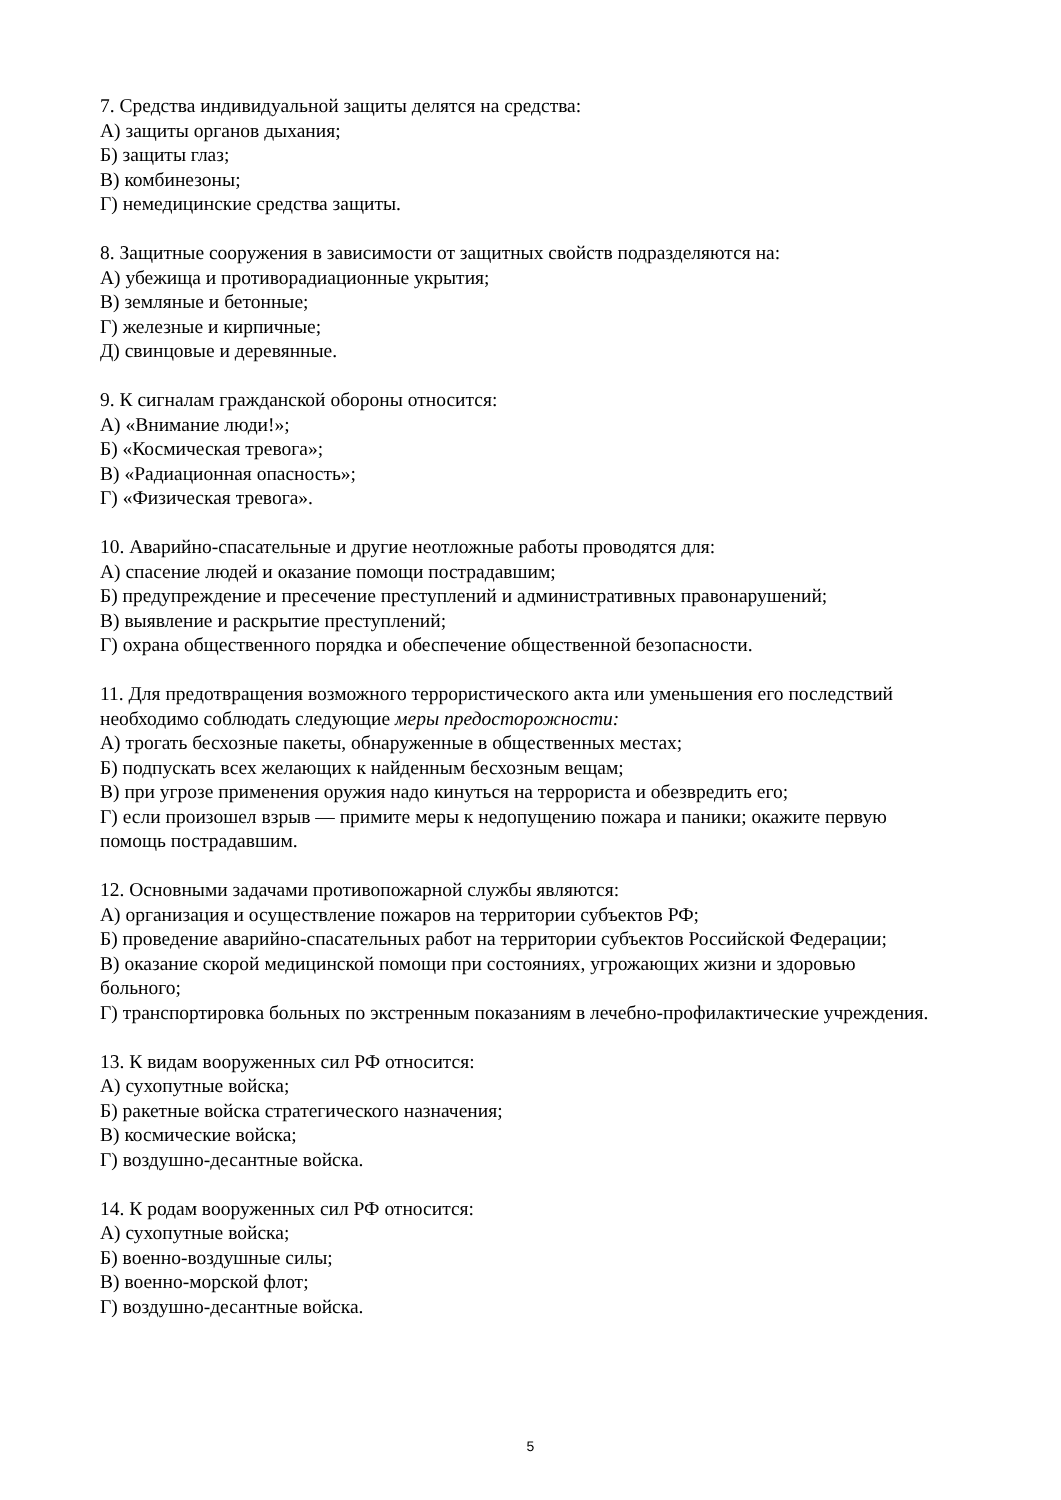7. Средства индивидуальной защиты делятся на средства:
А) защиты органов дыхания;
Б) защиты глаз;
В) комбинезоны;
Г) немедицинские средства защиты.
8. Защитные сооружения в зависимости от защитных свойств подразделяются на:
А) убежища и противорадиационные укрытия;
В) земляные и бетонные;
Г) железные и кирпичные;
Д) свинцовые и деревянные.
9. К сигналам гражданской обороны относится:
А) «Внимание люди!»;
Б) «Космическая тревога»;
В) «Радиационная опасность»;
Г) «Физическая тревога».
10. Аварийно-спасательные и другие неотложные работы проводятся для:
А) спасение людей и оказание помощи пострадавшим;
Б) предупреждение и пресечение преступлений и административных правонарушений;
В) выявление и раскрытие преступлений;
Г) охрана общественного порядка и обеспечение общественной безопасности.
11. Для предотвращения возможного террористического акта или уменьшения его последствий необходимо соблюдать следующие меры предосторожности:
А) трогать бесхозные пакеты, обнаруженные в общественных местах;
Б) подпускать всех желающих к найденным бесхозным вещам;
В) при угрозе применения оружия надо кинуться на террориста и обезвредить его;
Г) если произошел взрыв — примите меры к недопущению пожара и паники; окажите первую помощь пострадавшим.
12. Основными задачами противопожарной службы являются:
А) организация и осуществление пожаров на территории субъектов РФ;
Б) проведение аварийно-спасательных работ на территории субъектов Российской Федерации;
В) оказание скорой медицинской помощи при состояниях, угрожающих жизни и здоровью больного;
Г) транспортировка больных по экстренным показаниям в лечебно-профилактические учреждения.
13. К видам вооруженных сил РФ относится:
А) сухопутные войска;
Б) ракетные войска стратегического назначения;
В) космические войска;
Г) воздушно-десантные войска.
14. К родам вооруженных сил РФ относится:
А) сухопутные войска;
Б) военно-воздушные силы;
В) военно-морской флот;
Г) воздушно-десантные войска.
5